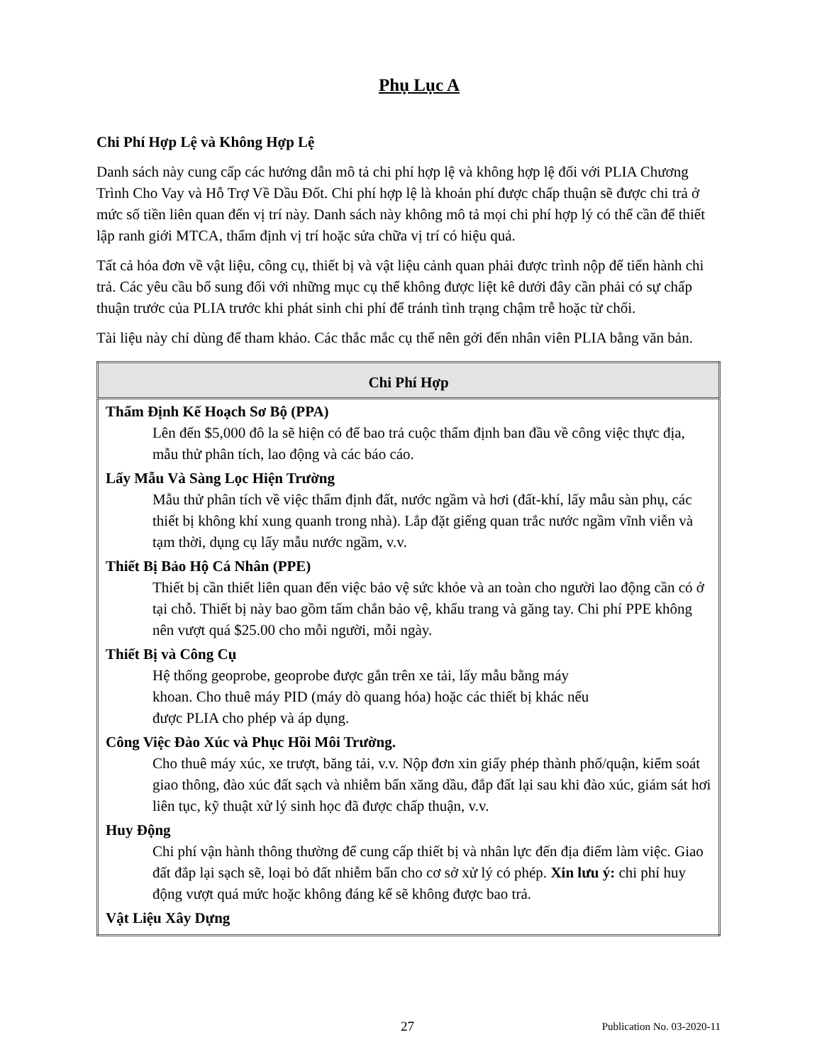Phụ Lục A
Chi Phí Hợp Lệ và Không Hợp Lệ
Danh sách này cung cấp các hướng dẫn mô tả chi phí hợp lệ và không hợp lệ đối với PLIA Chương Trình Cho Vay và Hỗ Trợ Về Dầu Đốt. Chi phí hợp lệ là khoản phí được chấp thuận sẽ được chi trả ở mức số tiền liên quan đến vị trí này. Danh sách này không mô tả mọi chi phí hợp lý có thể cần để thiết lập ranh giới MTCA, thẩm định vị trí hoặc sửa chữa vị trí có hiệu quả.
Tất cả hóa đơn về vật liệu, công cụ, thiết bị và vật liệu cảnh quan phải được trình nộp để tiến hành chi trả. Các yêu cầu bổ sung đối với những mục cụ thể không được liệt kê dưới đây cần phải có sự chấp thuận trước của PLIA trước khi phát sinh chi phí để tránh tình trạng chậm trễ hoặc từ chối.
Tài liệu này chỉ dùng để tham khảo. Các thắc mắc cụ thể nên gởi đến nhân viên PLIA bằng văn bản.
| Chi Phí Hợp |
| --- |
| Thẩm Định Kế Hoạch Sơ Bộ (PPA) Lên đến $5,000 đô la sẽ hiện có để bao trả cuộc thẩm định ban đầu về công việc thực địa, mẫu thử phân tích, lao động và các báo cáo. Lấy Mẫu Và Sàng Lọc Hiện Trường Mẫu thử phân tích về việc thẩm định đất, nước ngầm và hơi (đất-khí, lấy mẫu sàn phụ, các thiết bị không khí xung quanh trong nhà). Lắp đặt giếng quan trắc nước ngầm vĩnh viễn và tạm thời, dụng cụ lấy mẫu nước ngầm, v.v. Thiết Bị Bảo Hộ Cá Nhân (PPE) Thiết bị cần thiết liên quan đến việc bảo vệ sức khỏe và an toàn cho người lao động cần có ở tại chỗ. Thiết bị này bao gồm tấm chắn bảo vệ, khẩu trang và găng tay. Chi phí PPE không nên vượt quá $25.00 cho mỗi người, mỗi ngày. Thiết Bị và Công Cụ Hệ thống geoprobe, geoprobe được gắn trên xe tải, lấy mẫu bằng máy khoan. Cho thuê máy PID (máy dò quang hóa) hoặc các thiết bị khác nếu được PLIA cho phép và áp dụng. Công Việc Đào Xúc và Phục Hồi Môi Trường. Cho thuê máy xúc, xe trượt, băng tải, v.v. Nộp đơn xin giấy phép thành phố/quận, kiểm soát giao thông, đào xúc đất sạch và nhiễm bẩn xăng dầu, đắp đất lại sau khi đào xúc, giám sát hơi liên tục, kỹ thuật xử lý sinh học đã được chấp thuận, v.v. Huy Động Chi phí vận hành thông thường để cung cấp thiết bị và nhân lực đến địa điểm làm việc. Giao đất đắp lại sạch sẽ, loại bỏ đất nhiễm bẩn cho cơ sở xử lý có phép. Xin lưu ý: chi phí huy động vượt quá mức hoặc không đáng kể sẽ không được bao trả. Vật Liệu Xây Dựng |
27 Publication No. 03-2020-11